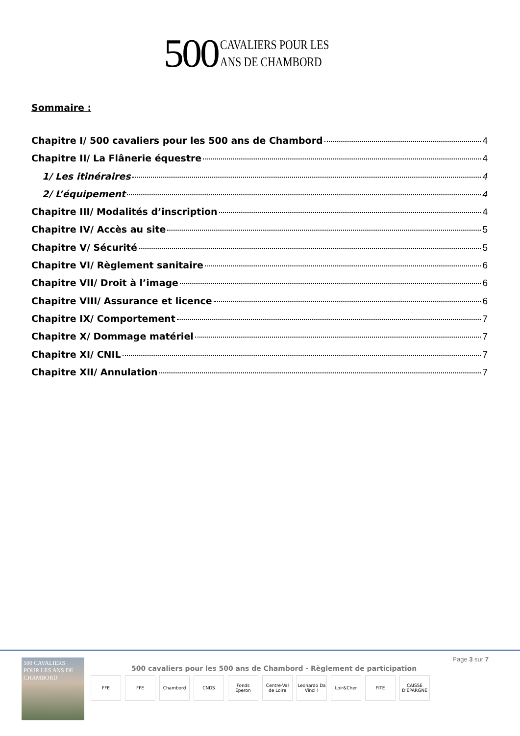500
CAVALIERS POUR LES
ANS DE CHAMBORD
Sommaire :
Chapitre I/ 500 cavaliers pour les 500 ans de Chambord 4
Chapitre II/ La Flânerie équestre 4
1/ Les itinéraires 4
2/ L’équipement 4
Chapitre III/ Modalités d’inscription 4
Chapitre IV/ Accès au site 5
Chapitre V/ Sécurité 5
Chapitre VI/ Règlement sanitaire 6
Chapitre VII/ Droit à l’image 6
Chapitre VIII/ Assurance et licence 6
Chapitre IX/ Comportement 7
Chapitre X/ Dommage matériel 7
Chapitre XI/ CNIL 7
Chapitre XII/ Annulation 7
500 CAVALIERS POUR LES ANS DE CHAMBORD
Page 3 sur 7
500 cavaliers pour les 500 ans de Chambord - Règlement de participation
FFE FFE Chambord CNDS Fonds Éperon
Centre-Val de Loire
Leonardo Da Vinci !
Loir&Cher FITE CAISSE D'EPARGNE